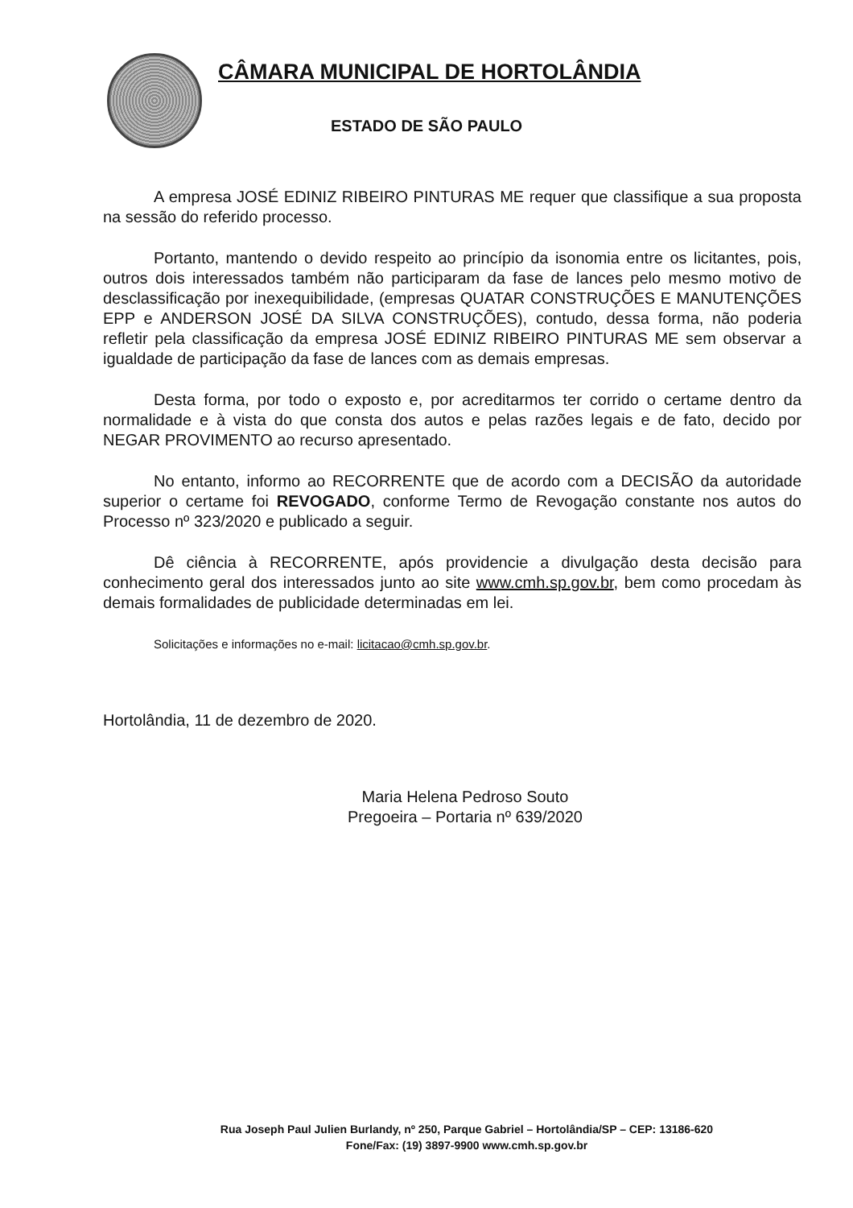CÂMARA MUNICIPAL DE HORTOLÂNDIA
ESTADO DE SÃO PAULO
A empresa JOSÉ EDINIZ RIBEIRO PINTURAS ME requer que classifique a sua proposta na sessão do referido processo.
Portanto, mantendo o devido respeito ao princípio da isonomia entre os licitantes, pois, outros dois interessados também não participaram da fase de lances pelo mesmo motivo de desclassificação por inexequibilidade, (empresas QUATAR CONSTRUÇÕES E MANUTENÇÕES EPP e ANDERSON JOSÉ DA SILVA CONSTRUÇÕES), contudo, dessa forma, não poderia refletir pela classificação da empresa JOSÉ EDINIZ RIBEIRO PINTURAS ME sem observar a igualdade de participação da fase de lances com as demais empresas.
Desta forma, por todo o exposto e, por acreditarmos ter corrido o certame dentro da normalidade e à vista do que consta dos autos e pelas razões legais e de fato, decido por NEGAR PROVIMENTO ao recurso apresentado.
No entanto, informo ao RECORRENTE que de acordo com a DECISÃO da autoridade superior o certame foi REVOGADO, conforme Termo de Revogação constante nos autos do Processo nº 323/2020 e publicado a seguir.
Dê ciência à RECORRENTE, após providencie a divulgação desta decisão para conhecimento geral dos interessados junto ao site www.cmh.sp.gov.br, bem como procedam às demais formalidades de publicidade determinadas em lei.
Solicitações e informações no e-mail: licitacao@cmh.sp.gov.br.
Hortolândia, 11 de dezembro de 2020.
Maria Helena Pedroso Souto
Pregoeira – Portaria nº 639/2020
Rua Joseph Paul Julien Burlandy, nº 250, Parque Gabriel – Hortolândia/SP – CEP: 13186-620
Fone/Fax: (19) 3897-9900 www.cmh.sp.gov.br